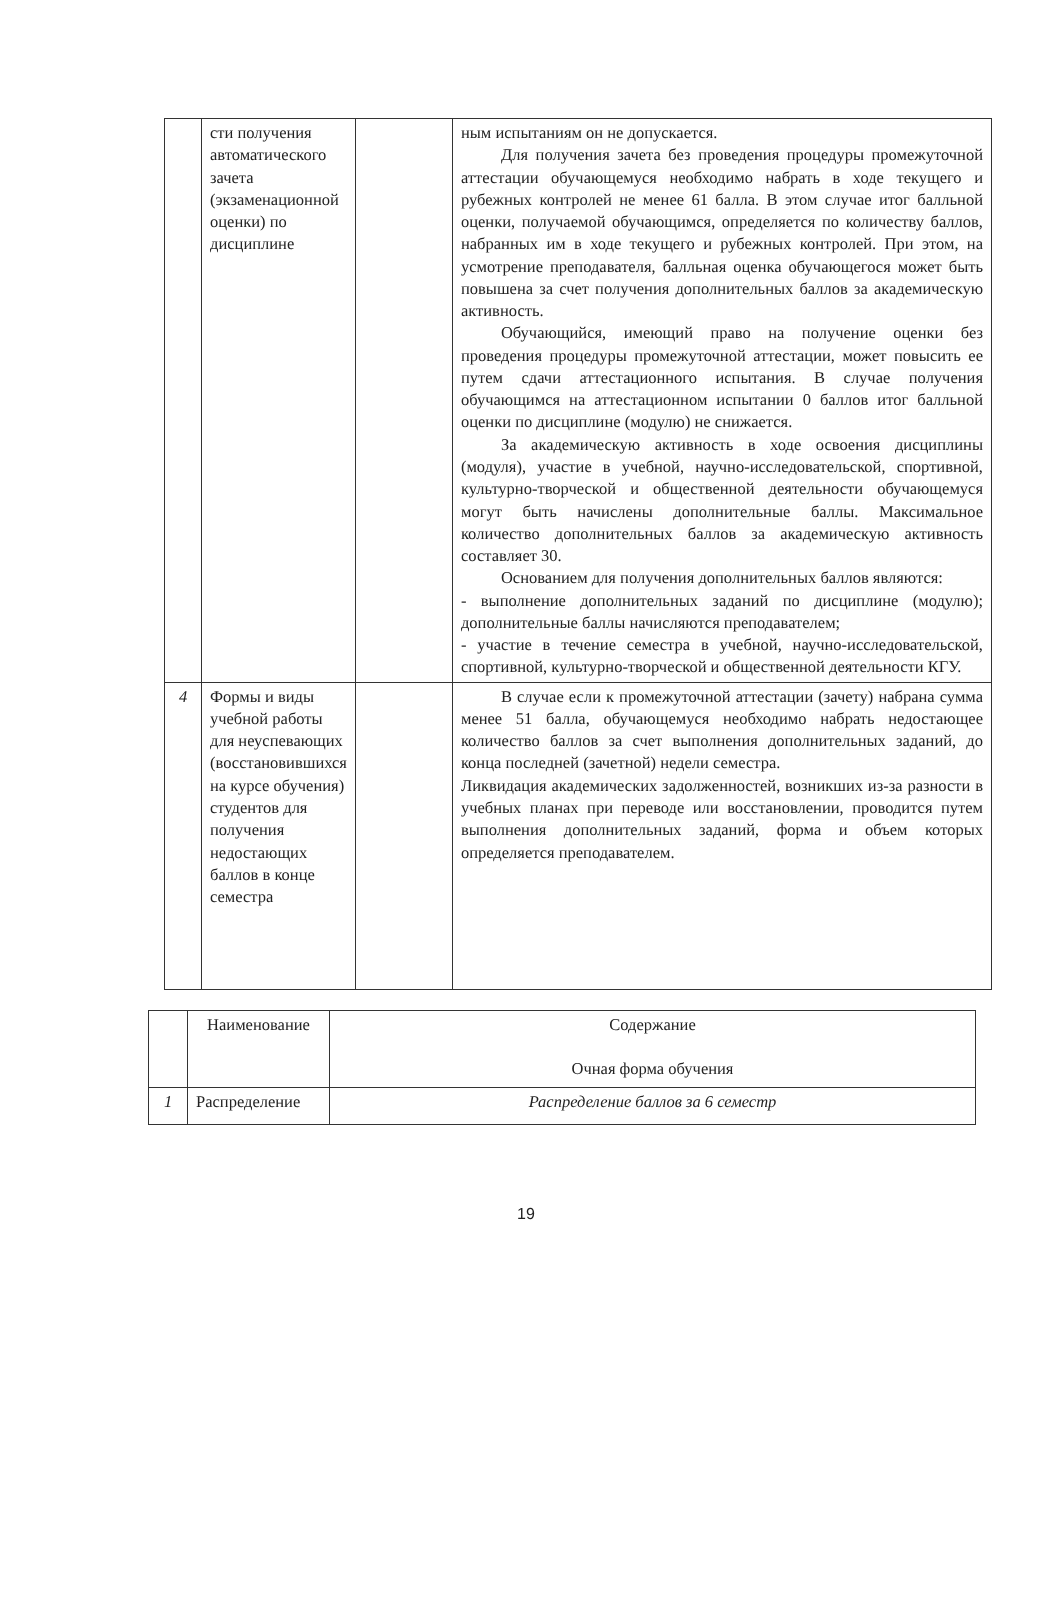| | сти получения автоматического зачета (экзаменационной оценки) по дисциплине | | ным испытаниям он не допускается. Для получения зачета без проведения процедуры промежуточной аттестации обучающемуся необходимо набрать в ходе текущего и рубежных контролей не менее 61 балла. В этом случае итог балльной оценки, получаемой обучающимся, определяется по количеству баллов, набранных им в ходе текущего и рубежных контролей. При этом, на усмотрение преподавателя, балльная оценка обучающегося может быть повышена за счет получения дополнительных баллов за академическую активность. Обучающийся, имеющий право на получение оценки без проведения процедуры промежуточной аттестации, может повысить ее путем сдачи аттестационного испытания. В случае получения обучающимся на аттестационном испытании 0 баллов итог балльной оценки по дисциплине (модулю) не снижается. За академическую активность в ходе освоения дисциплины (модуля), участие в учебной, научно-исследовательской, спортивной, культурно-творческой и общественной деятельности обучающемуся могут быть начислены дополнительные баллы. Максимальное количество дополнительных баллов за академическую активность составляет 30. Основанием для получения дополнительных баллов являются: - выполнение дополнительных заданий по дисциплине (модулю); дополнительные баллы начисляются преподавателем; - участие в течение семестра в учебной, научно-исследовательской, спортивной, культурно-творческой и общественной деятельности КГУ. |
| 4 | Формы и виды учебной работы для неуспевающих (восстановившихся на курсе обучения) студентов для получения недостающих баллов в конце семестра | | В случае если к промежуточной аттестации (зачету) набрана сумма менее 51 балла, обучающемуся необходимо набрать недостающее количество баллов за счет выполнения дополнительных заданий, до конца последней (зачетной) недели семестра. Ликвидация академических задолженностей, возникших из-за разности в учебных планах при переводе или восстановлении, проводится путем выполнения дополнительных заданий, форма и объем которых определяется преподавателем. |
| | Наименование | Содержание Очная форма обучения |
| 1 | Распределение | Распределение баллов за 6 семестр |
19